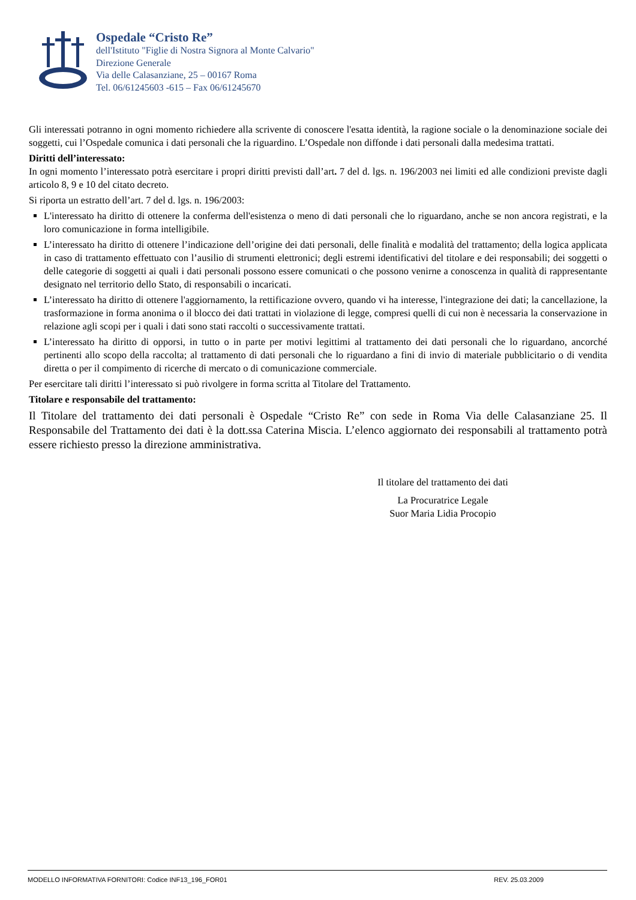Ospedale “Cristo Re”
dell'Istituto "Figlie di Nostra Signora al Monte Calvario"
Direzione Generale
Via delle Calasanziane, 25 – 00167 Roma
Tel. 06/61245603 -615 – Fax 06/61245670
Gli interessati potranno in ogni momento richiedere alla scrivente di conoscere l'esatta identità, la ragione sociale o la denominazione sociale dei soggetti, cui l’Ospedale comunica i dati personali che la riguardino. L’Ospedale non diffonde i dati personali dalla medesima trattati.
Diritti dell’interessato:
In ogni momento l’interessato potrà esercitare i propri diritti previsti dall’art. 7 del d. lgs. n. 196/2003 nei limiti ed alle condizioni previste dagli articolo 8, 9 e 10 del citato decreto.
Si riporta un estratto dell’art. 7 del d. lgs. n. 196/2003:
L'interessato ha diritto di ottenere la conferma dell'esistenza o meno di dati personali che lo riguardano, anche se non ancora registrati, e la loro comunicazione in forma intelligibile.
L’interessato ha diritto di ottenere l’indicazione dell’origine dei dati personali, delle finalità e modalità del trattamento; della logica applicata in caso di trattamento effettuato con l’ausilio di strumenti elettronici; degli estremi identificativi del titolare e dei responsabili; dei soggetti o delle categorie di soggetti ai quali i dati personali possono essere comunicati o che possono venirne a conoscenza in qualità di rappresentante designato nel territorio dello Stato, di responsabili o incaricati.
L’interessato ha diritto di ottenere l'aggiornamento, la rettificazione ovvero, quando vi ha interesse, l'integrazione dei dati; la cancellazione, la trasformazione in forma anonima o il blocco dei dati trattati in violazione di legge, compresi quelli di cui non è necessaria la conservazione in relazione agli scopi per i quali i dati sono stati raccolti o successivamente trattati.
L’interessato ha diritto di opporsi, in tutto o in parte per motivi legittimi al trattamento dei dati personali che lo riguardano, ancorché pertinenti allo scopo della raccolta; al trattamento di dati personali che lo riguardano a fini di invio di materiale pubblicitario o di vendita diretta o per il compimento di ricerche di mercato o di comunicazione commerciale.
Per esercitare tali diritti l’interessato si può rivolgere in forma scritta al Titolare del Trattamento.
Titolare e responsabile del trattamento:
Il Titolare del trattamento dei dati personali è Ospedale “Cristo Re” con sede in Roma Via delle Calasanziane 25. Il Responsabile del Trattamento dei dati è la dott.ssa Caterina Miscia. L’elenco aggiornato dei responsabili al trattamento potrà essere richiesto presso la direzione amministrativa.
Il titolare del trattamento dei dati
La Procuratrice Legale
Suor Maria Lidia Procopio
MODELLO INFORMATIVA FORNITORI: Codice INF13_196_FOR01 REV. 25.03.2009